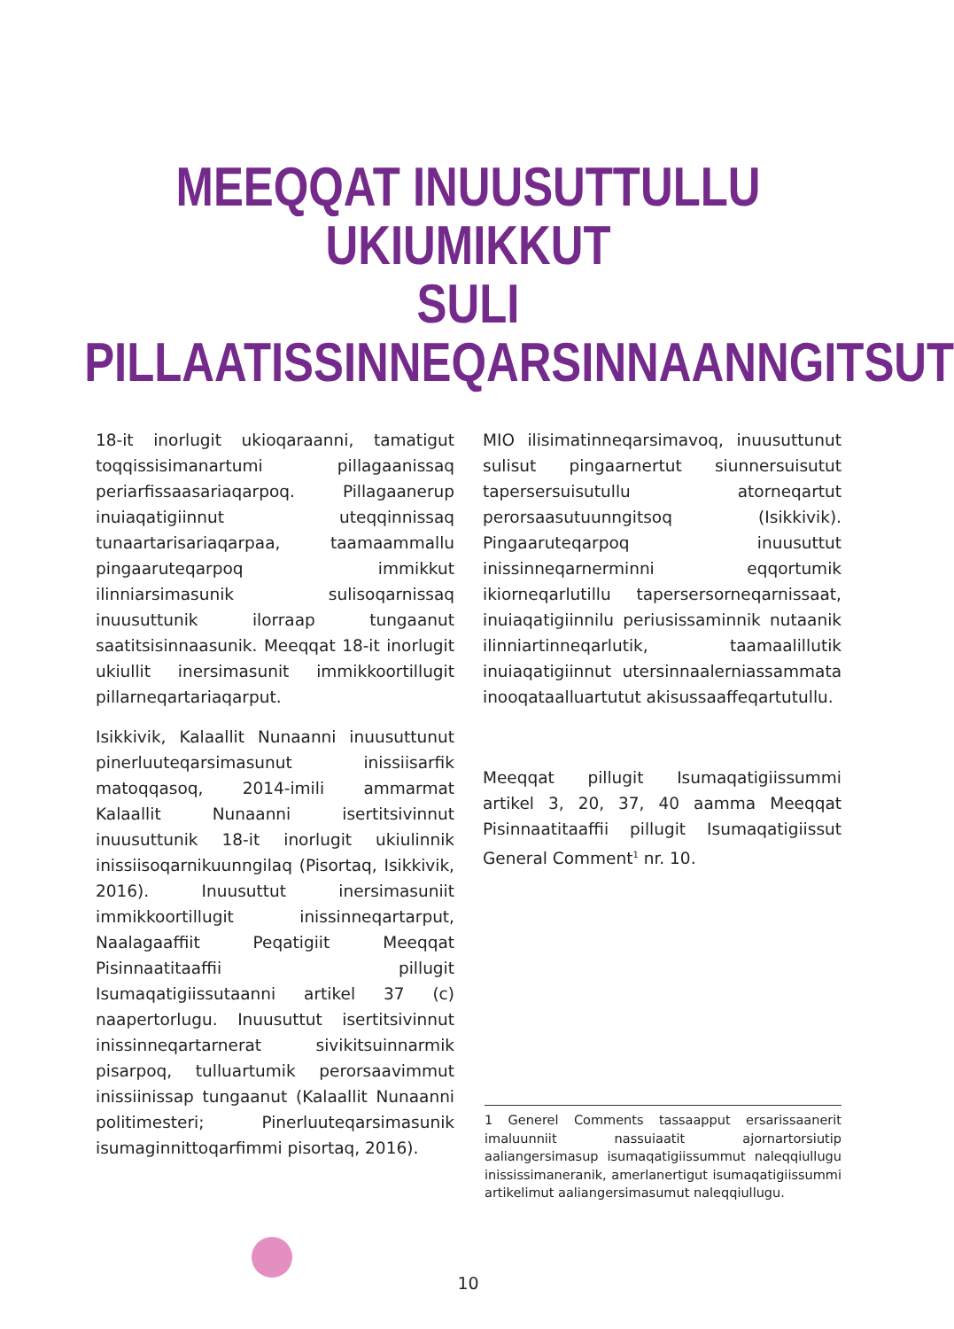MEEQQAT INUUSUTTULLU UKIUMIKKUT
SULI PILLAATISSINNEQARSINNAANNGITSUT
18-it inorlugit ukioqaraanni, tamatigut toqqissisimanartumi pillagaanissaq periarfissaasariaqarpoq. Pillagaanerup inuiaqatigiinnut uteqqinnissaq tunaartarisariaqarpaa, taamaammallu pingaaruteqarpoq immikkut ilinniarsimasunik sulisoqarnissaq inuusuttunik ilorraap tungaanut saatitsisinnaasunik. Meeqqat 18-it inorlugit ukiullit inersimasunit immikkoortillugit pillarneqartariaqarput.
Isikkivik, Kalaallit Nunaanni inuusuttunut pinerluuteqarsimasunut inissiisarfik matoqqasoq, 2014-imili ammarmat Kalaallit Nunaanni isertitsivinnut inuusuttunik 18-it inorlugit ukiulinnik inissiisoqarnikuunngilaq (Pisortaq, Isikkivik, 2016). Inuusuttut inersimasuniit immikkoortillugit inissinneqartarput, Naalagaaffiit Peqatigiit Meeqqat Pisinnaatitaaffii pillugit Isumaqatigiissutaanni artikel 37 (c) naapertorlugu. Inuusuttut isertitsivinnut inissinneqartarnerat sivikitsuinnarmik pisarpoq, tulluartumik perorsaavimmut inissiinissap tungaanut (Kalaallit Nunaanni politimesteri; Pinerluuteqarsimasunik isumaginnittoqarfimmi pisortaq, 2016).
MIO ilisimatinneqarsimavoq, inuusuttunut sulisut pingaarnertut siunnersuisutut tapersersuisutullu atorneqartut perorsaasutuunngitsoq (Isikkivik). Pingaaruteqarpoq inuusuttut inissinneqarnerminni eqqortumik ikiorneqarlutillu tapersersorneqarnissaat, inuiaqatigiinnilu periusissaminnik nutaanik ilinniartinneqarlutik, taamaalillutik inuiaqatigiinnut utersinnaalerniassammata inooqataalluartutut akisussaaffeqartutullu.
Meeqqat pillugit Isumaqatigiissummi artikel 3, 20, 37, 40 aamma Meeqqat Pisinnaatitaaffii pillugit Isumaqatigiissut General Comment<sup>1</sup> nr. 10.
1 Generel Comments tassaapput ersarissaanerit imaluunniit nassuiaatit ajornartorsiutip aaliangersimasup isumaqatigiissummut naleqqiullugu inississimaneranik, amerlanertigut isumaqatigiissummi artikelimut aaliangersimasumut naleqqiullugu.
10